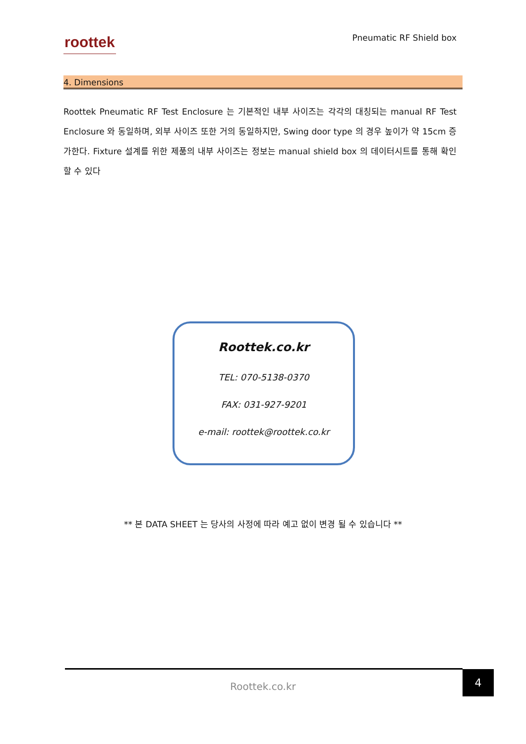roottek
Pneumatic RF Shield box
4. Dimensions
Roottek Pneumatic RF Test Enclosure 는 기본적인 내부 사이즈는 각각의 대칭되는 manual RF Test Enclosure 와 동일하며, 외부 사이즈 또한 거의 동일하지만, Swing door type 의 경우 높이가 약 15cm 증가한다. Fixture 설계를 위한 제품의 내부 사이즈는 정보는 manual shield box 의 데이터시트를 통해 확인 할 수 있다
Roottek.co.kr
TEL: 070-5138-0370
FAX: 031-927-9201
e-mail: roottek@roottek.co.kr
** 본 DATA SHEET 는 당사의 사정에 따라 예고 없이 변경 될 수 있습니다 **
Roottek.co.kr
4